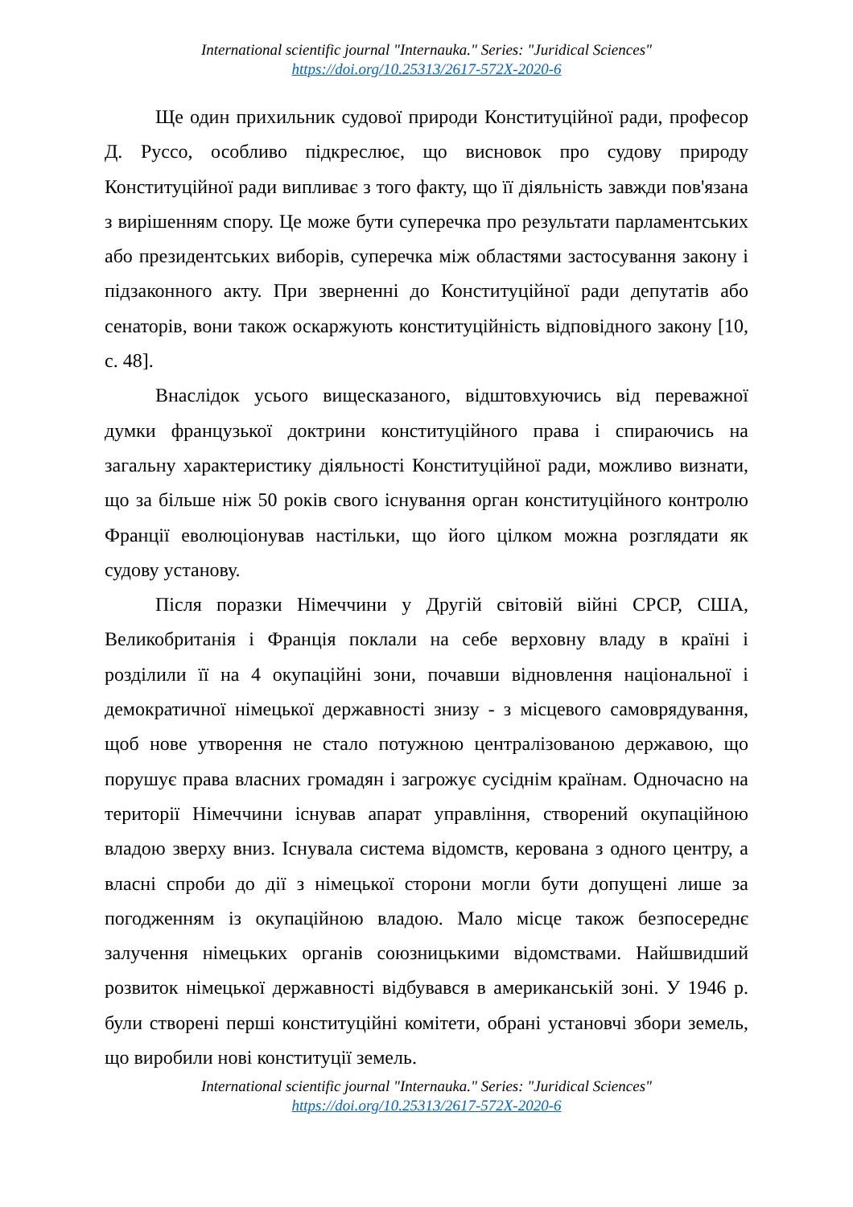International scientific journal "Internauka." Series: "Juridical Sciences"
https://doi.org/10.25313/2617-572X-2020-6
Ще один прихильник судової природи Конституційної ради, професор Д. Руссо, особливо підкреслює, що висновок про судову природу Конституційної ради випливає з того факту, що її діяльність завжди пов'язана з вирішенням спору. Це може бути суперечка про результати парламентських або президентських виборів, суперечка між областями застосування закону і підзаконного акту. При зверненні до Конституційної ради депутатів або сенаторів, вони також оскаржують конституційність відповідного закону [10, с. 48].
Внаслідок усього вищесказаного, відштовхуючись від переважної думки французької доктрини конституційного права і спираючись на загальну характеристику діяльності Конституційної ради, можливо визнати, що за більше ніж 50 років свого існування орган конституційного контролю Франції еволюціонував настільки, що його цілком можна розглядати як судову установу.
Після поразки Німеччини у Другій світовій війні СРСР, США, Великобританія і Франція поклали на себе верховну владу в країні і розділили її на 4 окупаційні зони, почавши відновлення національної і демократичної німецької державності знизу - з місцевого самоврядування, щоб нове утворення не стало потужною централізованою державою, що порушує права власних громадян і загрожує сусіднім країнам. Одночасно на території Німеччини існував апарат управління, створений окупаційною владою зверху вниз. Існувала система відомств, керована з одного центру, а власні спроби до дії з німецької сторони могли бути допущені лише за погодженням із окупаційною владою. Мало місце також безпосереднє залучення німецьких органів союзницькими відомствами. Найшвидший розвиток німецької державності відбувався в американській зоні. У 1946 р. були створені перші конституційні комітети, обрані установчі збори земель, що виробили нові конституції земель.
International scientific journal "Internauka." Series: "Juridical Sciences"
https://doi.org/10.25313/2617-572X-2020-6